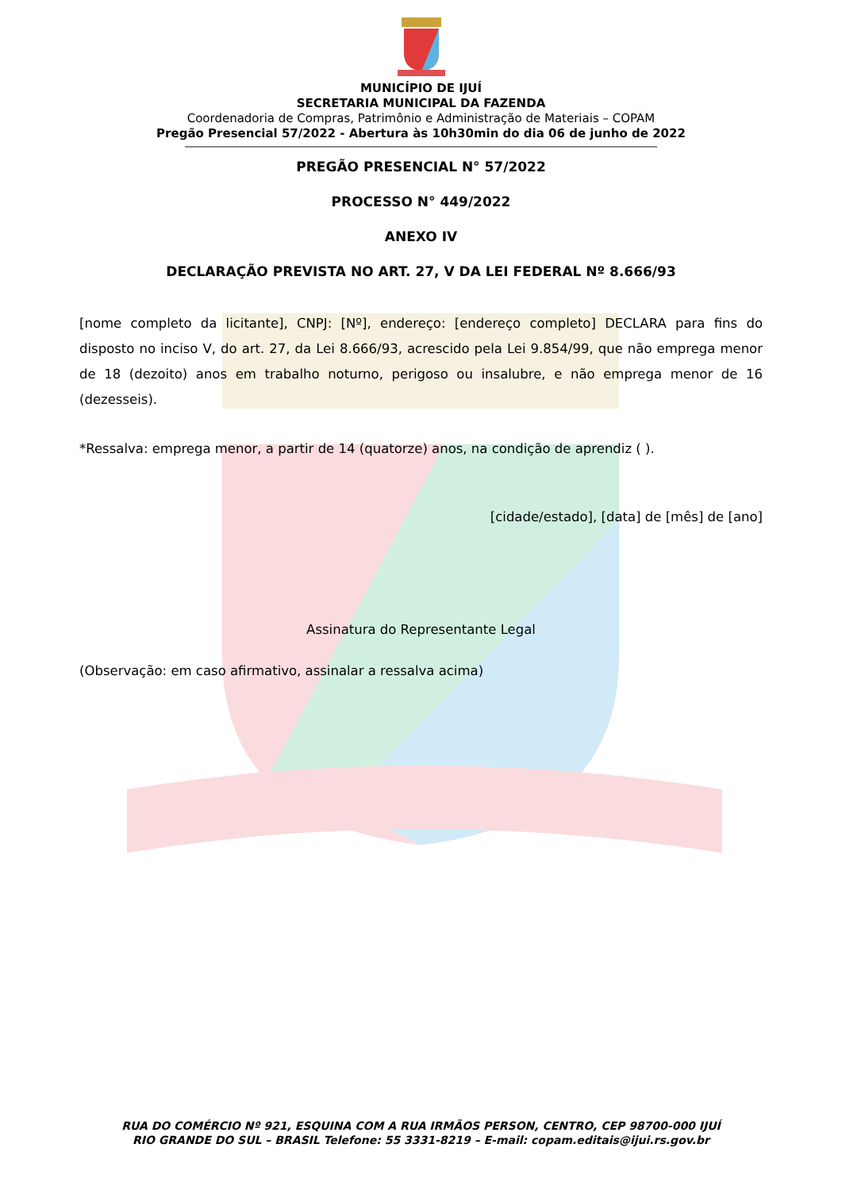MUNICÍPIO DE IJUÍ
SECRETARIA MUNICIPAL DA FAZENDA
Coordenadoria de Compras, Patrimônio e Administração de Materiais – COPAM
Pregão Presencial 57/2022 - Abertura às 10h30min do dia 06 de junho de 2022
PREGÃO PRESENCIAL N° 57/2022
PROCESSO N° 449/2022
ANEXO IV
DECLARAÇÃO PREVISTA NO ART. 27, V DA LEI FEDERAL Nº 8.666/93
[nome completo da licitante], CNPJ: [Nº], endereço: [endereço completo] DECLARA para fins do disposto no inciso V, do art. 27, da Lei 8.666/93, acrescido pela Lei 9.854/99, que não emprega menor de 18 (dezoito) anos em trabalho noturno, perigoso ou insalubre, e não emprega menor de 16 (dezesseis).
*Ressalva: emprega menor, a partir de 14 (quatorze) anos, na condição de aprendiz ( ).
[cidade/estado], [data] de [mês] de [ano]
Assinatura do Representante Legal
(Observação: em caso afirmativo, assinalar a ressalva acima)
RUA DO COMÉRCIO Nº 921, ESQUINA COM A RUA IRMÃOS PERSON, CENTRO, CEP 98700-000 IJUÍ
RIO GRANDE DO SUL – BRASIL Telefone: 55 3331-8219 – E-mail: copam.editais@ijui.rs.gov.br